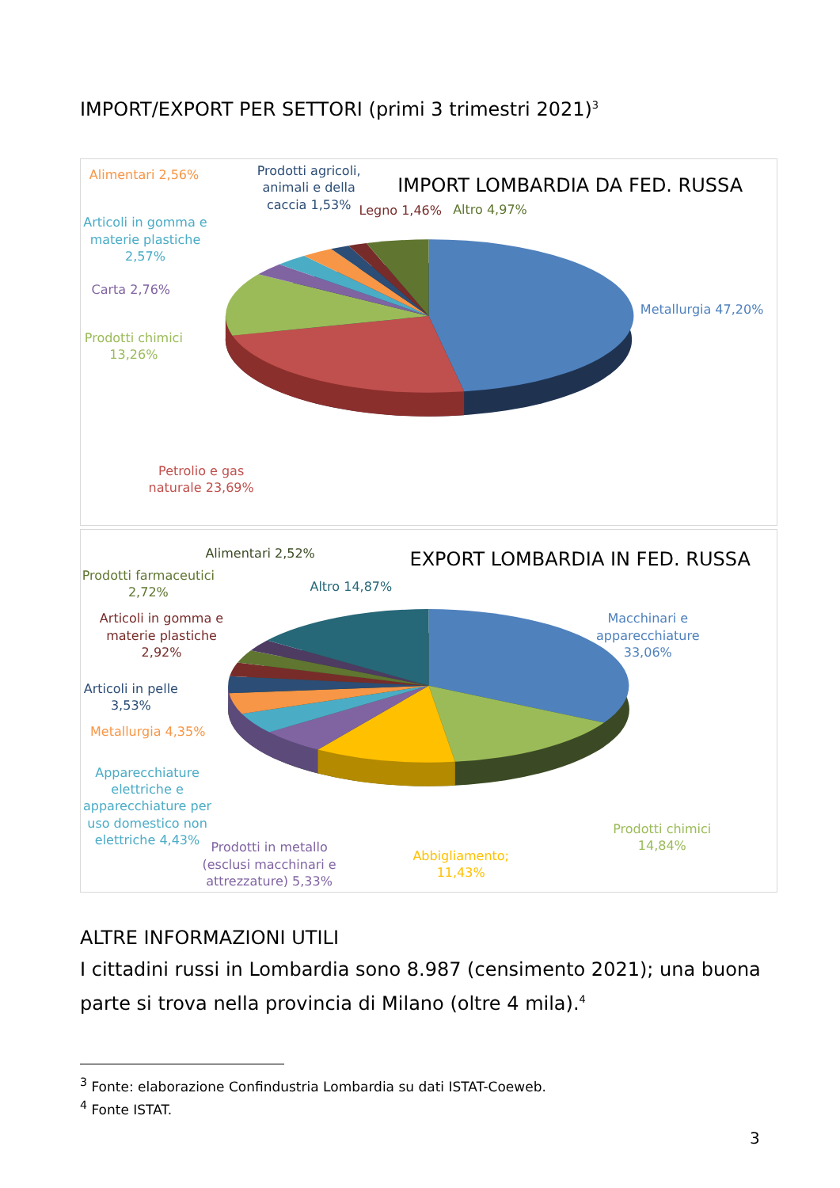IMPORT/EXPORT PER SETTORI (primi 3 trimestri 2021)<sup>3</sup>
IMPORT LOMBARDIA DA FED. RUSSA
Alimentari 2,56%
Prodotti agricoli, animali e della caccia 1,53%
Legno 1,46%
Altro 4,97%
Articoli in gomma e materie plastiche 2,57%
Carta 2,76%
Prodotti chimici 13,26%
Metallurgia 47,20%
Petrolio e gas naturale 23,69%
EXPORT LOMBARDIA IN FED. RUSSA
Alimentari 2,52%
Prodotti farmaceutici 2,72%
Altro 14,87%
Macchinari e apparecchiature 33,06%
Articoli in gomma e materie plastiche 2,92%
Articoli in pelle 3,53%
Metallurgia 4,35%
Apparecchiature elettriche e apparecchiature per uso domestico non elettriche 4,43%
Prodotti in metallo (esclusi macchinari e attrezzature) 5,33%
Abbigliamento; 11,43%
Prodotti chimici 14,84%
ALTRE INFORMAZIONI UTILI
I cittadini russi in Lombardia sono 8.987 (censimento 2021); una buona parte si trova nella provincia di Milano (oltre 4 mila).<sup>4</sup>
<sup>3</sup> Fonte: elaborazione Confindustria Lombardia su dati ISTAT-Coeweb.
<sup>4</sup> Fonte ISTAT.
3